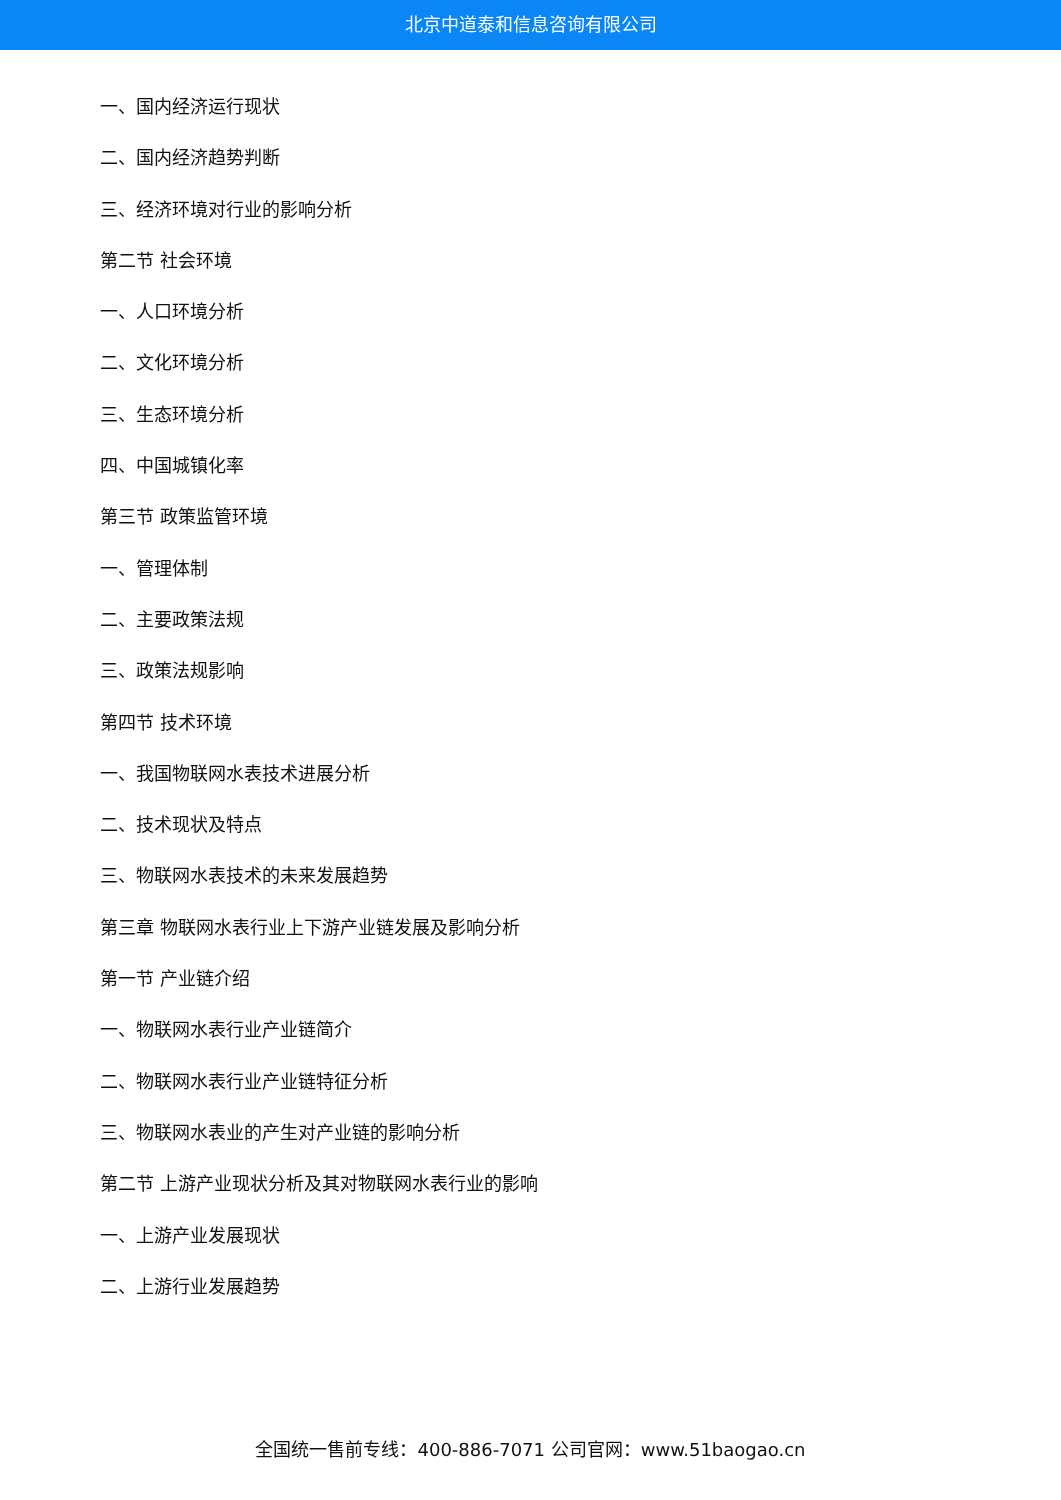北京中道泰和信息咨询有限公司
一、国内经济运行现状
二、国内经济趋势判断
三、经济环境对行业的影响分析
第二节 社会环境
一、人口环境分析
二、文化环境分析
三、生态环境分析
四、中国城镇化率
第三节 政策监管环境
一、管理体制
二、主要政策法规
三、政策法规影响
第四节 技术环境
一、我国物联网水表技术进展分析
二、技术现状及特点
三、物联网水表技术的未来发展趋势
第三章 物联网水表行业上下游产业链发展及影响分析
第一节 产业链介绍
一、物联网水表行业产业链简介
二、物联网水表行业产业链特征分析
三、物联网水表业的产生对产业链的影响分析
第二节 上游产业现状分析及其对物联网水表行业的影响
一、上游产业发展现状
二、上游行业发展趋势
全国统一售前专线：400-886-7071 公司官网：www.51baogao.cn